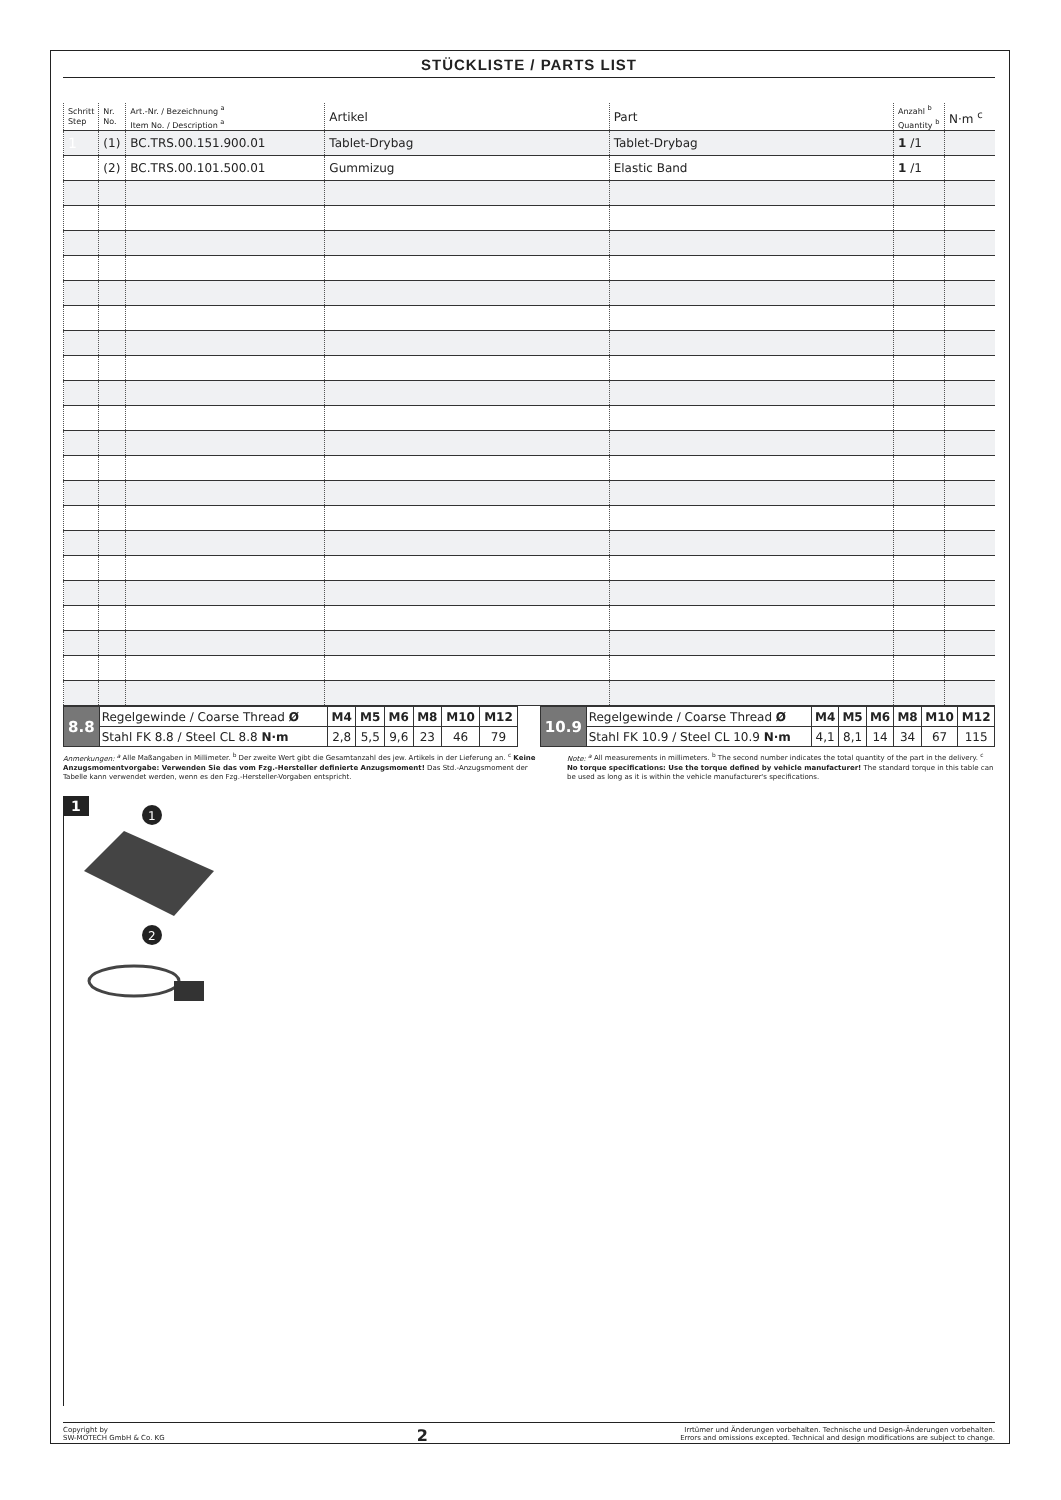STÜCKLISTE / PARTS LIST
| Schritt Step | Nr. No. | Art.-Nr. / Bezeichnung <sup>a</sup> Item No. / Description <sup>a</sup> | Artikel | Part | Anzahl <sup>b</sup> Quantity <sup>b</sup> | N·m <sup>c</sup> |
| --- | --- | --- | --- | --- | --- | --- |
| 1 | (1) | BC.TRS.00.151.900.01 | Tablet-Drybag | Tablet-Drybag | 1 /1 | |
| | (2) | BC.TRS.00.101.500.01 | Gummizug | Elastic Band | 1 /1 | |
| 8.8 | Regelgewinde / Coarse Thread Ø | M4 | M5 | M6 | M8 | M10 | M12 |
| | Stahl FK 8.8 / Steel CL 8.8 N·m | 2,8 | 5,5 | 9,6 | 23 | 46 | 79 |
| 10.9 | Regelgewinde / Coarse Thread Ø | M4 | M5 | M6 | M8 | M10 | M12 |
| | Stahl FK 10.9 / Steel CL 10.9 N·m | 4,1 | 8,1 | 14 | 34 | 67 | 115 |
Anmerkungen: <sup>a</sup> Alle Maßangaben in Millimeter. <sup>b</sup> Der zweite Wert gibt die Gesamtanzahl des jew. Artikels in der Lieferung an. <sup>c</sup> Keine Anzugsmomentvorgabe: Verwenden Sie das vom Fzg.-Hersteller definierte Anzugsmoment! Das Std.-Anzugsmoment der Tabelle kann verwendet werden, wenn es den Fzg.-Hersteller-Vorgaben entspricht.
Note: <sup>a</sup> All measurements in millimeters. <sup>b</sup> The second number indicates the total quantity of the part in the delivery. <sup>c</sup> No torque specifications: Use the torque defined by vehicle manufacturer! The standard torque in this table can be used as long as it is within the vehicle manufacturer's specifications.
1
1
2
Copyright by
SW-MOTECH GmbH & Co. KG
2
Irrtümer und Änderungen vorbehalten. Technische und Design-Änderungen vorbehalten.
Errors and omissions excepted. Technical and design modifications are subject to change.